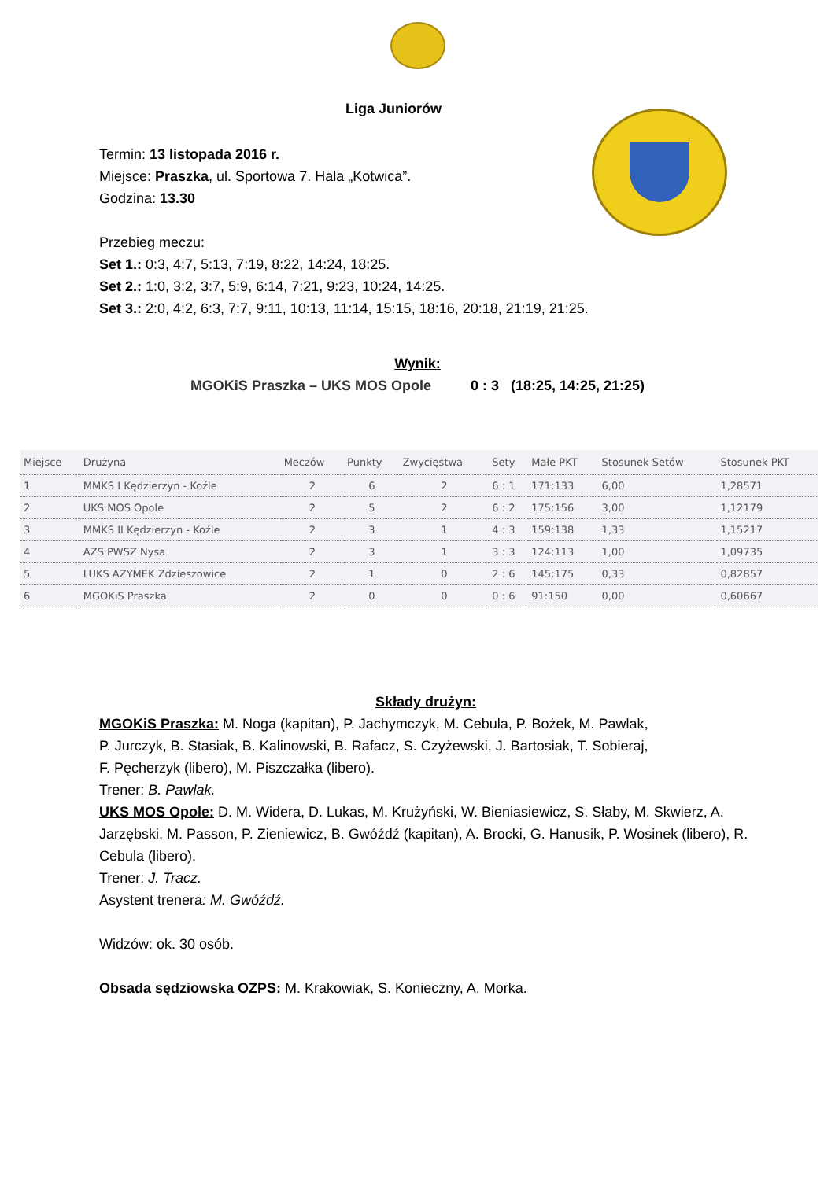Liga Juniorów
Termin: 13 listopada 2016 r.
Miejsce: Praszka, ul. Sportowa 7. Hala „Kotwica”.
Godzina: 13.30
Przebieg meczu:
Set 1.: 0:3, 4:7, 5:13, 7:19, 8:22, 14:24, 18:25.
Set 2.: 1:0, 3:2, 3:7, 5:9, 6:14, 7:21, 9:23, 10:24, 14:25.
Set 3.: 2:0, 4:2, 6:3, 7:7, 9:11, 10:13, 11:14, 15:15, 18:16, 20:18, 21:19, 21:25.
Wynik:
MGOKiS Praszka – UKS MOS Opole 0 : 3 (18:25, 14:25, 21:25)
| Miejsce | Drużyna | Meczów | Punkty | Zwycięstwa | Sety | Małe PKT | Stosunek Setów | Stosunek PKT |
| --- | --- | --- | --- | --- | --- | --- | --- | --- |
| 1 | MMKS I Kędzierzyn - Koźle | 2 | 6 | 2 | 6 : 1 | 171:133 | 6,00 | 1,28571 |
| 2 | UKS MOS Opole | 2 | 5 | 2 | 6 : 2 | 175:156 | 3,00 | 1,12179 |
| 3 | MMKS II Kędzierzyn - Koźle | 2 | 3 | 1 | 4 : 3 | 159:138 | 1,33 | 1,15217 |
| 4 | AZS PWSZ Nysa | 2 | 3 | 1 | 3 : 3 | 124:113 | 1,00 | 1,09735 |
| 5 | LUKS AZYMEK Zdzieszowice | 2 | 1 | 0 | 2 : 6 | 145:175 | 0,33 | 0,82857 |
| 6 | MGOKiS Praszka | 2 | 0 | 0 | 0 : 6 | 91:150 | 0,00 | 0,60667 |
Składy drużyn:
MGOKiS Praszka: M. Noga (kapitan), P. Jachymczyk, M. Cebula, P. Bożek, M. Pawlak,
P. Jurczyk, B. Stasiak, B. Kalinowski, B. Rafacz, S. Czyżewski, J. Bartosiak, T. Sobieraj,
F. Pęcherzyk (libero), M. Piszczałka (libero).
Trener: B. Pawlak.
UKS MOS Opole: D. M. Widera, D. Lukas, M. Krużyński, W. Bieniasiewicz, S. Słaby, M. Skwierz, A. Jarzębski, M. Passon, P. Zieniewicz, B. Gwóźdź (kapitan), A. Brocki, G. Hanusik, P. Wosinek (libero), R. Cebula (libero).
Trener: J. Tracz.
Asystent trenera: M. Gwóźdź.
Widzów: ok. 30 osób.
Obsada sędziowska OZPS: M. Krakowiak, S. Konieczny, A. Morka.